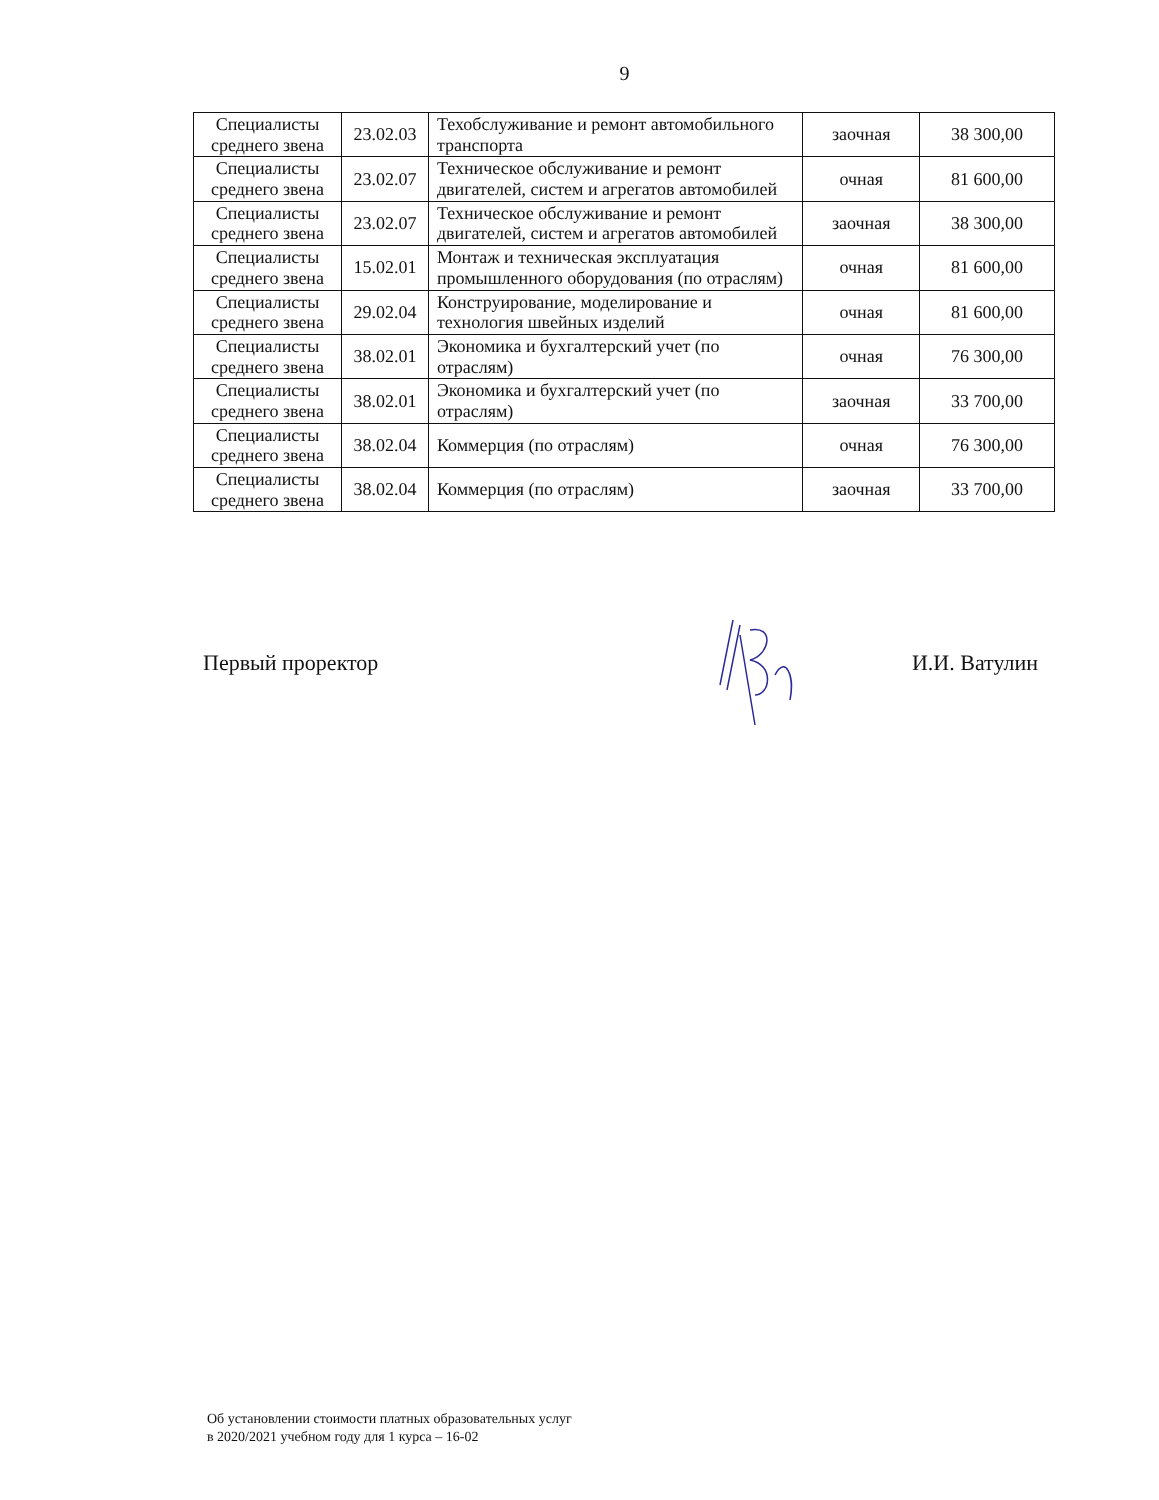9
| Специалисты среднего звена | 23.02.03 | Техобслуживание и ремонт автомобильного транспорта | заочная | 38 300,00 |
| Специалисты среднего звена | 23.02.07 | Техническое обслуживание и ремонт двигателей, систем и агрегатов автомобилей | очная | 81 600,00 |
| Специалисты среднего звена | 23.02.07 | Техническое обслуживание и ремонт двигателей, систем и агрегатов автомобилей | заочная | 38 300,00 |
| Специалисты среднего звена | 15.02.01 | Монтаж и техническая эксплуатация промышленного оборудования (по отраслям) | очная | 81 600,00 |
| Специалисты среднего звена | 29.02.04 | Конструирование, моделирование и технология швейных изделий | очная | 81 600,00 |
| Специалисты среднего звена | 38.02.01 | Экономика и бухгалтерский учет (по отраслям) | очная | 76 300,00 |
| Специалисты среднего звена | 38.02.01 | Экономика и бухгалтерский учет (по отраслям) | заочная | 33 700,00 |
| Специалисты среднего звена | 38.02.04 | Коммерция (по отраслям) | очная | 76 300,00 |
| Специалисты среднего звена | 38.02.04 | Коммерция (по отраслям) | заочная | 33 700,00 |
Первый проректор И.И. Ватулин
Об установлении стоимости платных образовательных услуг
в 2020/2021 учебном году для 1 курса – 16-02